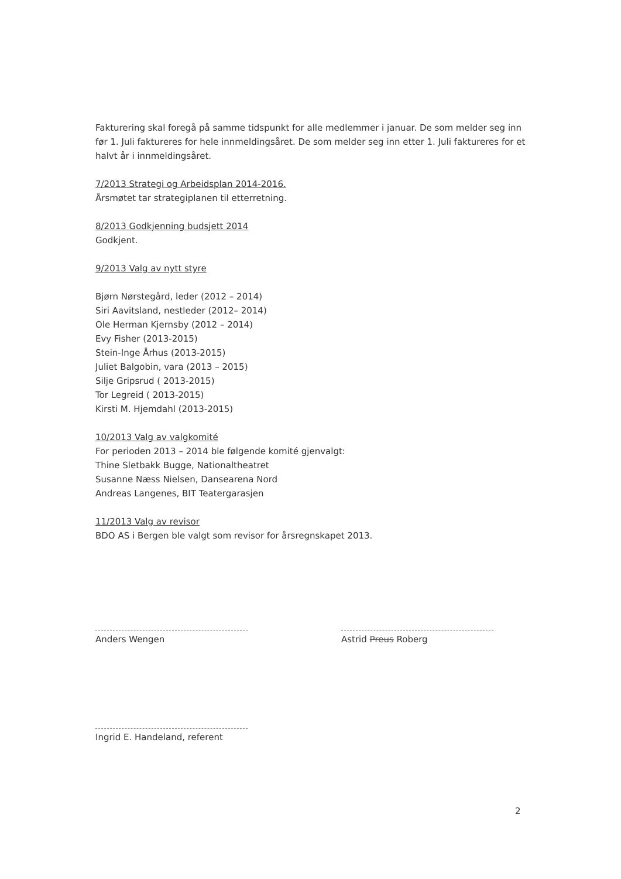Fakturering skal foregå på samme tidspunkt for alle medlemmer i januar. De som melder seg inn før 1. Juli faktureres for hele innmeldingsåret. De som melder seg inn etter 1. Juli faktureres for et halvt år i innmeldingsåret.
7/2013 Strategi og Arbeidsplan 2014-2016.
Årsmøtet tar strategiplanen til etterretning.
8/2013 Godkjenning budsjett 2014
Godkjent.
9/2013 Valg av nytt styre
Bjørn Nørstegård, leder (2012 – 2014)
Siri Aavitsland, nestleder (2012– 2014)
Ole Herman Kjernsby (2012 – 2014)
Evy Fisher (2013-2015)
Stein-Inge Århus (2013-2015)
Juliet Balgobin, vara (2013 – 2015)
Silje Gripsrud ( 2013-2015)
Tor Legreid ( 2013-2015)
Kirsti M. Hjemdahl (2013-2015)
10/2013 Valg av valgkomité
For perioden 2013 – 2014 ble følgende komité gjenvalgt:
Thine Sletbakk Bugge, Nationaltheatret
Susanne Næss Nielsen, Dansearena Nord
Andreas Langenes, BIT Teatergarasjen
11/2013 Valg av revisor
BDO AS i Bergen ble valgt som revisor for årsregnskapet 2013.
Anders Wengen Astrid Preus Roberg
Ingrid E. Handeland, referent
2